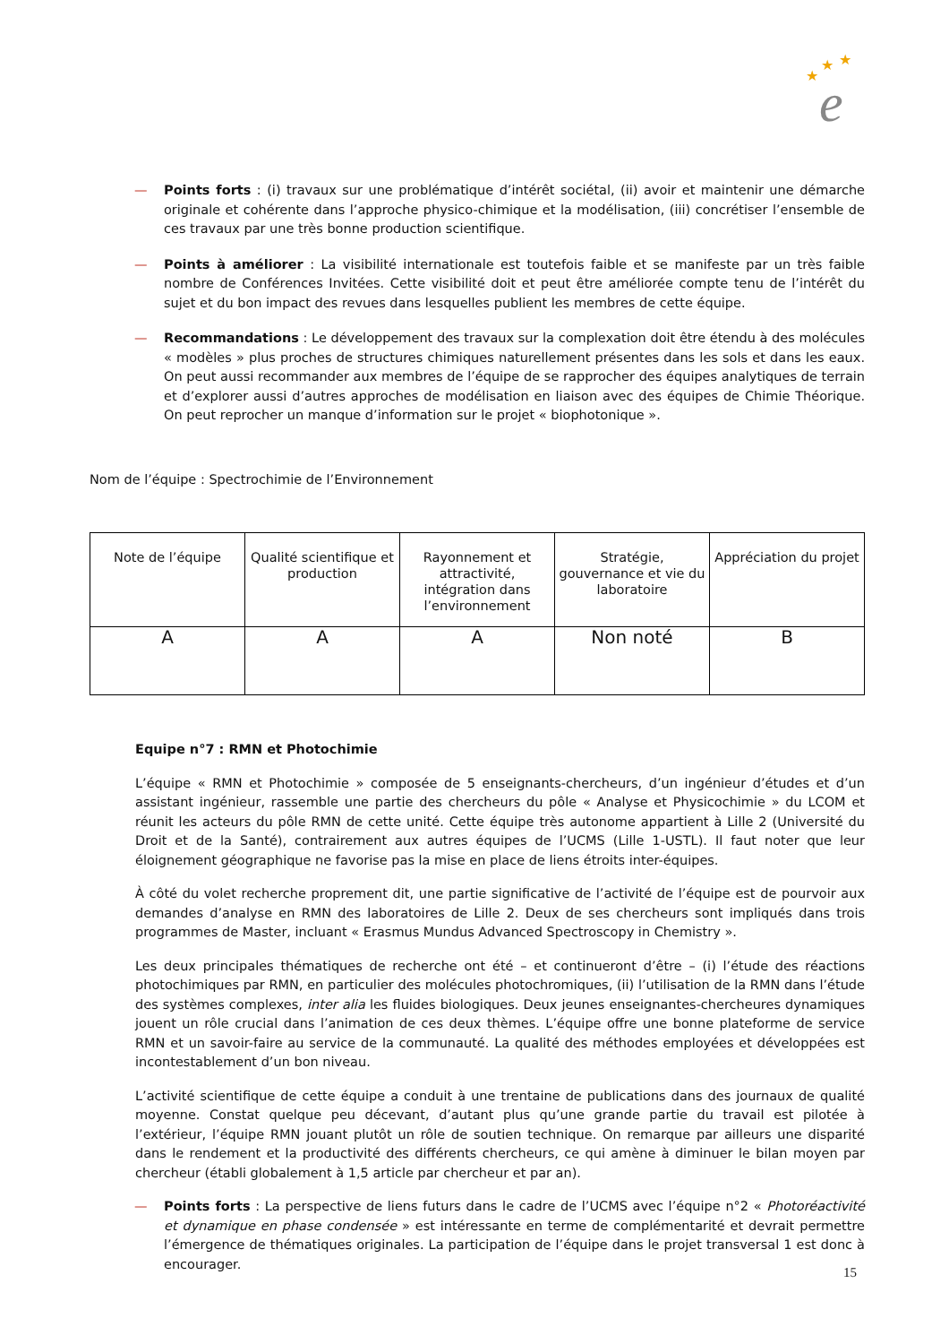★
★
★
e
— Points forts : (i) travaux sur une problématique d’intérêt sociétal, (ii) avoir et maintenir une démarche originale et cohérente dans l’approche physico-chimique et la modélisation, (iii) concrétiser l’ensemble de ces travaux par une très bonne production scientifique.
— Points à améliorer : La visibilité internationale est toutefois faible et se manifeste par un très faible nombre de Conférences Invitées. Cette visibilité doit et peut être améliorée compte tenu de l’intérêt du sujet et du bon impact des revues dans lesquelles publient les membres de cette équipe.
— Recommandations : Le développement des travaux sur la complexation doit être étendu à des molécules « modèles » plus proches de structures chimiques naturellement présentes dans les sols et dans les eaux. On peut aussi recommander aux membres de l’équipe de se rapprocher des équipes analytiques de terrain et d’explorer aussi d’autres approches de modélisation en liaison avec des équipes de Chimie Théorique. On peut reprocher un manque d’information sur le projet « biophotonique ».
Nom de l’équipe : Spectrochimie de l’Environnement
| Note de l’équipe | Qualité scientifique et production | Rayonnement et attractivité, intégration dans l’environnement | Stratégie, gouvernance et vie du laboratoire | Appréciation du projet |
| --- | --- | --- | --- | --- |
| A | A | A | Non noté | B |
Equipe n°7 : RMN et Photochimie
L’équipe « RMN et Photochimie » composée de 5 enseignants-chercheurs, d’un ingénieur d’études et d’un assistant ingénieur, rassemble une partie des chercheurs du pôle « Analyse et Physicochimie » du LCOM et réunit les acteurs du pôle RMN de cette unité. Cette équipe très autonome appartient à Lille 2 (Université du Droit et de la Santé), contrairement aux autres équipes de l’UCMS (Lille 1-USTL). Il faut noter que leur éloignement géographique ne favorise pas la mise en place de liens étroits inter-équipes.
À côté du volet recherche proprement dit, une partie significative de l’activité de l’équipe est de pourvoir aux demandes d’analyse en RMN des laboratoires de Lille 2. Deux de ses chercheurs sont impliqués dans trois programmes de Master, incluant « Erasmus Mundus Advanced Spectroscopy in Chemistry ».
Les deux principales thématiques de recherche ont été – et continueront d’être – (i) l’étude des réactions photochimiques par RMN, en particulier des molécules photochromiques, (ii) l’utilisation de la RMN dans l’étude des systèmes complexes, inter alia les fluides biologiques. Deux jeunes enseignantes-chercheures dynamiques jouent un rôle crucial dans l’animation de ces deux thèmes. L’équipe offre une bonne plateforme de service RMN et un savoir-faire au service de la communauté. La qualité des méthodes employées et développées est incontestablement d’un bon niveau.
L’activité scientifique de cette équipe a conduit à une trentaine de publications dans des journaux de qualité moyenne. Constat quelque peu décevant, d’autant plus qu’une grande partie du travail est pilotée à l’extérieur, l’équipe RMN jouant plutôt un rôle de soutien technique. On remarque par ailleurs une disparité dans le rendement et la productivité des différents chercheurs, ce qui amène à diminuer le bilan moyen par chercheur (établi globalement à 1,5 article par chercheur et par an).
— Points forts : La perspective de liens futurs dans le cadre de l’UCMS avec l’équipe n°2 « Photoréactivité et dynamique en phase condensée » est intéressante en terme de complémentarité et devrait permettre l’émergence de thématiques originales. La participation de l’équipe dans le projet transversal 1 est donc à encourager.
15